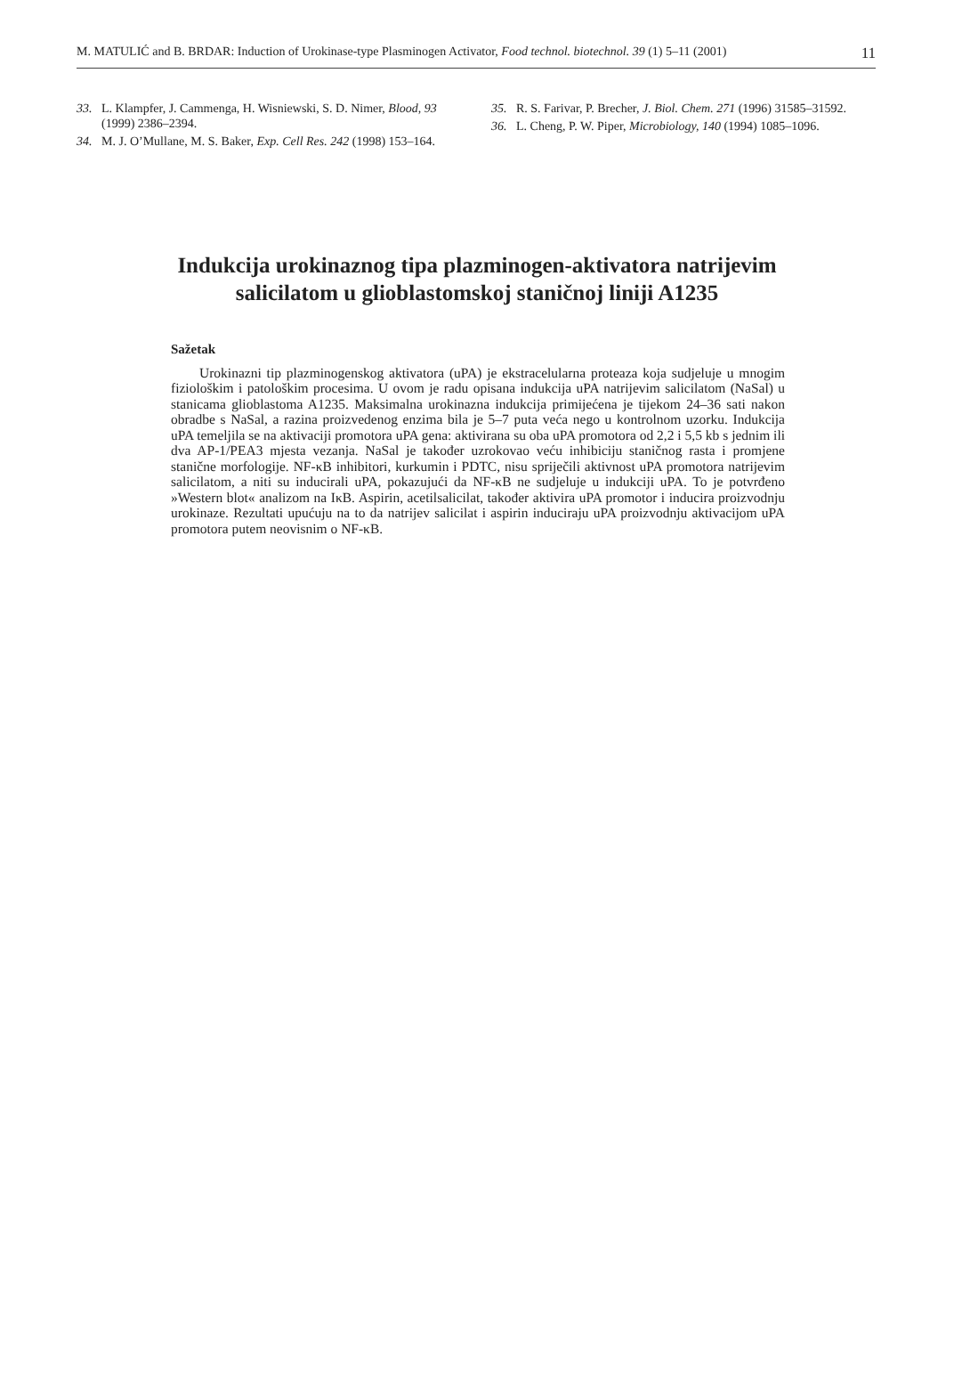M. MATULIĆ and B. BRDAR: Induction of Urokinase-type Plasminogen Activator, Food technol. biotechnol. 39 (1) 5–11 (2001) 11
33. L. Klampfer, J. Cammenga, H. Wisniewski, S. D. Nimer, Blood, 93 (1999) 2386–2394.
34. M. J. O’Mullane, M. S. Baker, Exp. Cell Res. 242 (1998) 153–164.
35. R. S. Farivar, P. Brecher, J. Biol. Chem. 271 (1996) 31585–31592.
36. L. Cheng, P. W. Piper, Microbiology, 140 (1994) 1085–1096.
Indukcija urokinaznog tipa plazminogen-aktivatora natrijevim
salicilatom u glioblastomskoj staničnoj liniji A1235
Sažetak
Urokinazni tip plazminogenskog aktivatora (uPA) je ekstracelularna proteaza koja sudjeluje u mnogim fiziološkim i patološkim procesima. U ovom je radu opisana indukcija uPA natrijevim salicilatom (NaSal) u stanicama glioblastoma A1235. Maksimalna urokinazna indukcija primijećena je tijekom 24–36 sati nakon obradbe s NaSal, a razina proizvedenog enzima bila je 5–7 puta veća nego u kontrolnom uzorku. Indukcija uPA temeljila se na aktivaciji promotora uPA gena: aktivirana su oba uPA promotora od 2,2 i 5,5 kb s jednim ili dva AP-1/PEA3 mjesta vezanja. NaSal je također uzrokovao veću inhibiciju staničnog rasta i promjene stanične morfologije. NF-κB inhibitori, kurkumin i PDTC, nisu spriječili aktivnost uPA promotora natrijevim salicilatom, a niti su inducirali uPA, pokazujući da NF-κB ne sudjeluje u indukciji uPA. To je potvrđeno »Western blot« analizom na IκB. Aspirin, acetilsalicilat, također aktivira uPA promotor i inducira proizvodnju urokinaze. Rezultati upućuju na to da natrijev salicilat i aspirin induciraju uPA proizvodnju aktivacijom uPA promotora putem neovisnim o NF-κB.